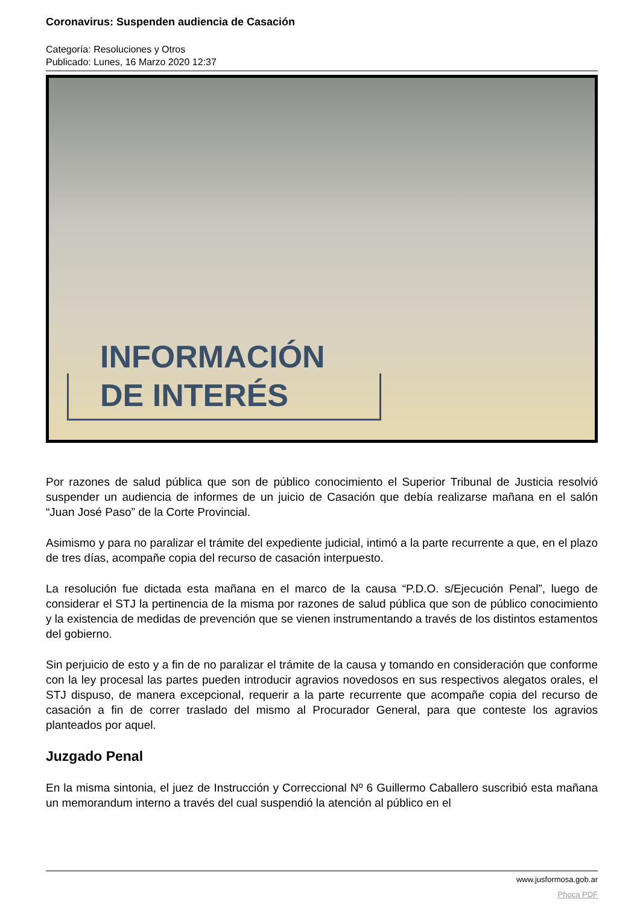Coronavirus: Suspenden audiencia de Casación
Categoría: Resoluciones y Otros
Publicado: Lunes, 16 Marzo 2020 12:37
INFORMACIÓN
DE INTERÉS
Por razones de salud pública que son de público conocimiento el Superior Tribunal de Justicia resolvió suspender un audiencia de informes de un juicio de Casación que debía realizarse mañana en el salón “Juan José Paso” de la Corte Provincial.
Asimismo y para no paralizar el trámite del expediente judicial, intimó a la parte recurrente a que, en el plazo de tres días, acompañe copia del recurso de casación interpuesto.
La resolución fue dictada esta mañana en el marco de la causa “P.D.O. s/Ejecución Penal”, luego de considerar el STJ la pertinencia de la misma por razones de salud pública que son de público conocimiento y la existencia de medidas de prevención que se vienen instrumentando a través de los distintos estamentos del gobierno.
Sin perjuicio de esto y a fin de no paralizar el trámite de la causa y tomando en consideración que conforme con la ley procesal las partes pueden introducir agravios novedosos en sus respectivos alegatos orales, el STJ dispuso, de manera excepcional, requerir a la parte recurrente que acompañe copia del recurso de casación a fin de correr traslado del mismo al Procurador General, para que conteste los agravios planteados por aquel.
Juzgado Penal
En la misma sintonia, el juez de Instrucción y Correccional Nº 6 Guillermo Caballero suscribió esta mañana un memorandum interno a través del cual suspendió la atención al público en el
www.jusformosa.gob.ar
Phoca PDF